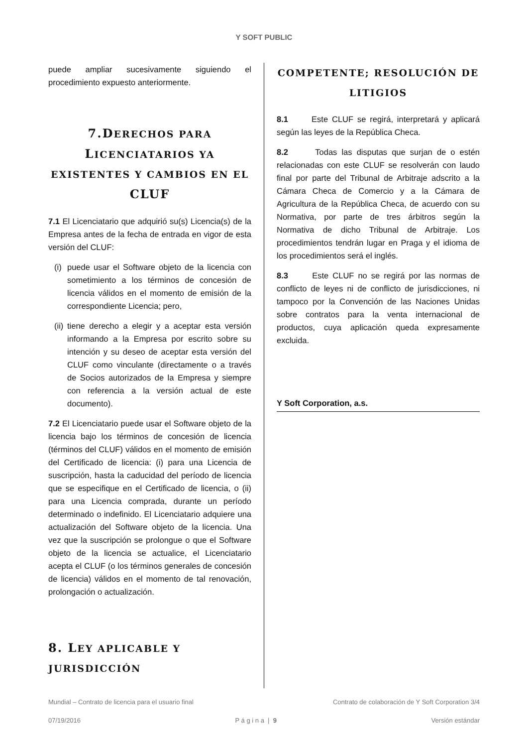Y SOFT PUBLIC
puede ampliar sucesivamente siguiendo el procedimiento expuesto anteriormente.
7.DERECHOS PARA LICENCIATARIOS YA EXISTENTES Y CAMBIOS EN EL CLUF
7.1 El Licenciatario que adquirió su(s) Licencia(s) de la Empresa antes de la fecha de entrada en vigor de esta versión del CLUF:
(i)
puede usar el Software objeto de la licencia con sometimiento a los términos de concesión de licencia válidos en el momento de emisión de la correspondiente Licencia; pero,
(ii)
tiene derecho a elegir y a aceptar esta versión informando a la Empresa por escrito sobre su intención y su deseo de aceptar esta versión del CLUF como vinculante (directamente o a través de Socios autorizados de la Empresa y siempre con referencia a la versión actual de este documento).
7.2 El Licenciatario puede usar el Software objeto de la licencia bajo los términos de concesión de licencia (términos del CLUF) válidos en el momento de emisión del Certificado de licencia: (i) para una Licencia de suscripción, hasta la caducidad del período de licencia que se especifique en el Certificado de licencia, o (ii) para una Licencia comprada, durante un período determinado o indefinido. El Licenciatario adquiere una actualización del Software objeto de la licencia. Una vez que la suscripción se prolongue o que el Software objeto de la licencia se actualice, el Licenciatario acepta el CLUF (o los términos generales de concesión de licencia) válidos en el momento de tal renovación, prolongación o actualización.
8. LEY APLICABLE Y JURISDICCIÓN
COMPETENTE; RESOLUCIÓN DE LITIGIOS
8.1 Este CLUF se regirá, interpretará y aplicará según las leyes de la República Checa.
8.2 Todas las disputas que surjan de o estén relacionadas con este CLUF se resolverán con laudo final por parte del Tribunal de Arbitraje adscrito a la Cámara Checa de Comercio y a la Cámara de Agricultura de la República Checa, de acuerdo con su Normativa, por parte de tres árbitros según la Normativa de dicho Tribunal de Arbitraje. Los procedimientos tendrán lugar en Praga y el idioma de los procedimientos será el inglés.
8.3 Este CLUF no se regirá por las normas de conflicto de leyes ni de conflicto de jurisdicciones, ni tampoco por la Convención de las Naciones Unidas sobre contratos para la venta internacional de productos, cuya aplicación queda expresamente excluida.
Y Soft Corporation, a.s.
Mundial – Contrato de licencia para el usuario final Contrato de colaboración de Y Soft Corporation 3/4
07/19/2016 P á g i n a | 9 Versión estándar